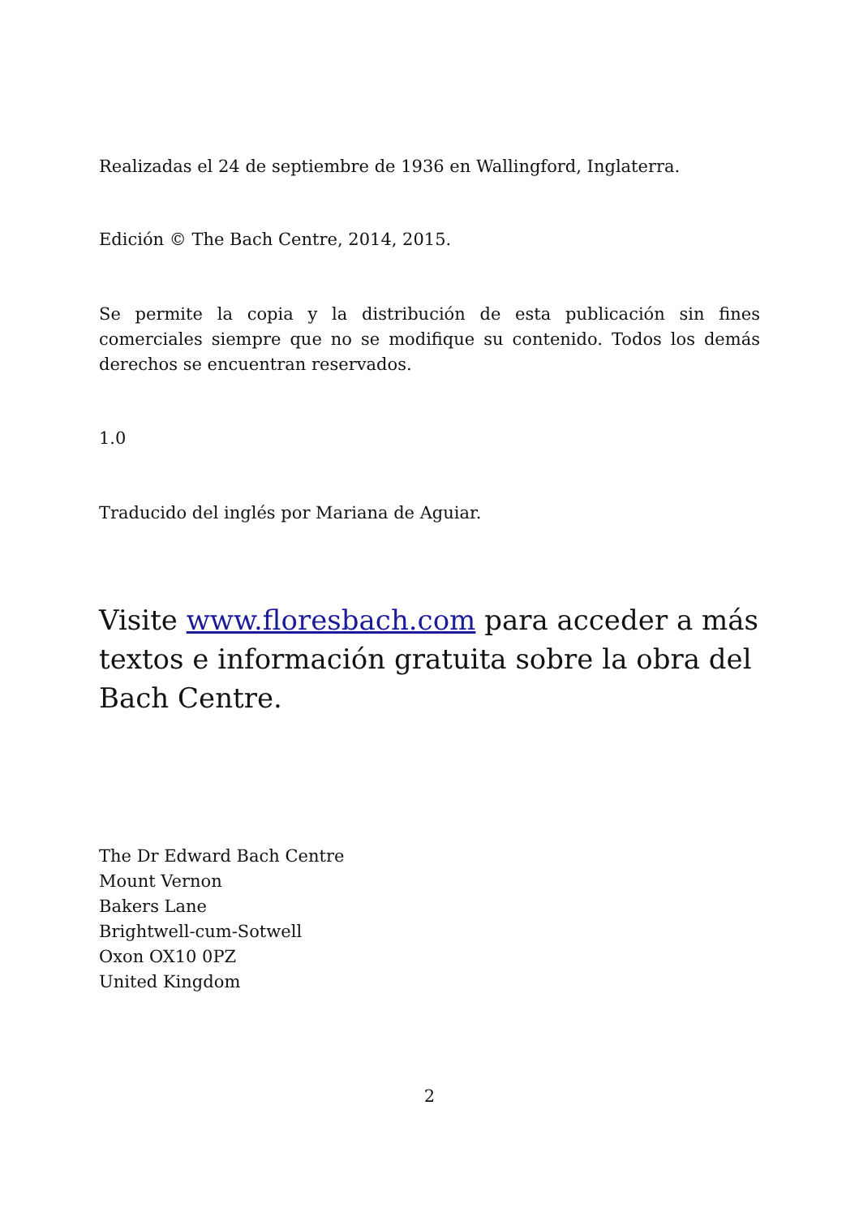Realizadas el 24 de septiembre de 1936 en Wallingford, Inglaterra.
Edición © The Bach Centre, 2014, 2015.
Se permite la copia y la distribución de esta publicación sin fines comerciales siempre que no se modifique su contenido. Todos los demás derechos se encuentran reservados.
1.0
Traducido del inglés por Mariana de Aguiar.
Visite www.floresbach.com para acceder a más textos e información gratuita sobre la obra del Bach Centre.
The Dr Edward Bach Centre
Mount Vernon
Bakers Lane
Brightwell-cum-Sotwell
Oxon OX10 0PZ
United Kingdom
2